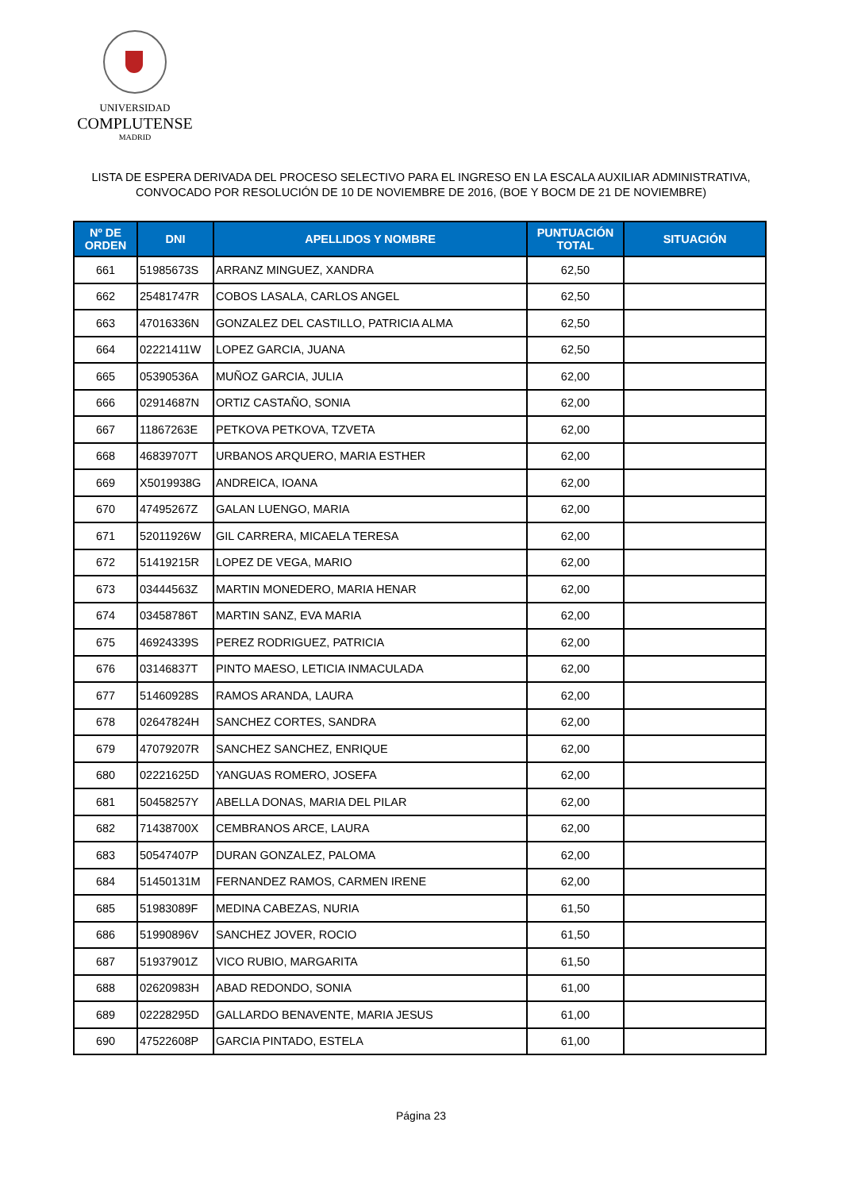UNIVERSIDAD
COMPLUTENSE
MADRID
LISTA DE ESPERA DERIVADA DEL PROCESO SELECTIVO PARA EL INGRESO EN LA ESCALA AUXILIAR ADMINISTRATIVA,
CONVOCADO POR RESOLUCIÓN DE 10 DE NOVIEMBRE DE 2016, (BOE Y BOCM DE 21 DE NOVIEMBRE)
| Nº DE ORDEN | DNI | APELLIDOS Y NOMBRE | PUNTUACIÓN TOTAL | SITUACIÓN |
| --- | --- | --- | --- | --- |
| 661 | 51985673S | ARRANZ MINGUEZ, XANDRA | 62,50 | |
| 662 | 25481747R | COBOS LASALA, CARLOS ANGEL | 62,50 | |
| 663 | 47016336N | GONZALEZ DEL CASTILLO, PATRICIA ALMA | 62,50 | |
| 664 | 02221411W | LOPEZ GARCIA, JUANA | 62,50 | |
| 665 | 05390536A | MUÑOZ GARCIA, JULIA | 62,00 | |
| 666 | 02914687N | ORTIZ CASTAÑO, SONIA | 62,00 | |
| 667 | 11867263E | PETKOVA PETKOVA, TZVETA | 62,00 | |
| 668 | 46839707T | URBANOS ARQUERO, MARIA ESTHER | 62,00 | |
| 669 | X5019938G | ANDREICA, IOANA | 62,00 | |
| 670 | 47495267Z | GALAN LUENGO, MARIA | 62,00 | |
| 671 | 52011926W | GIL CARRERA, MICAELA TERESA | 62,00 | |
| 672 | 51419215R | LOPEZ DE VEGA, MARIO | 62,00 | |
| 673 | 03444563Z | MARTIN MONEDERO, MARIA HENAR | 62,00 | |
| 674 | 03458786T | MARTIN SANZ, EVA MARIA | 62,00 | |
| 675 | 46924339S | PEREZ RODRIGUEZ, PATRICIA | 62,00 | |
| 676 | 03146837T | PINTO MAESO, LETICIA INMACULADA | 62,00 | |
| 677 | 51460928S | RAMOS ARANDA, LAURA | 62,00 | |
| 678 | 02647824H | SANCHEZ CORTES, SANDRA | 62,00 | |
| 679 | 47079207R | SANCHEZ SANCHEZ, ENRIQUE | 62,00 | |
| 680 | 02221625D | YANGUAS ROMERO, JOSEFA | 62,00 | |
| 681 | 50458257Y | ABELLA DONAS, MARIA DEL PILAR | 62,00 | |
| 682 | 71438700X | CEMBRANOS ARCE, LAURA | 62,00 | |
| 683 | 50547407P | DURAN GONZALEZ, PALOMA | 62,00 | |
| 684 | 51450131M | FERNANDEZ RAMOS, CARMEN IRENE | 62,00 | |
| 685 | 51983089F | MEDINA CABEZAS, NURIA | 61,50 | |
| 686 | 51990896V | SANCHEZ JOVER, ROCIO | 61,50 | |
| 687 | 51937901Z | VICO RUBIO, MARGARITA | 61,50 | |
| 688 | 02620983H | ABAD REDONDO, SONIA | 61,00 | |
| 689 | 02228295D | GALLARDO BENAVENTE, MARIA JESUS | 61,00 | |
| 690 | 47522608P | GARCIA PINTADO, ESTELA | 61,00 | |
Página 23